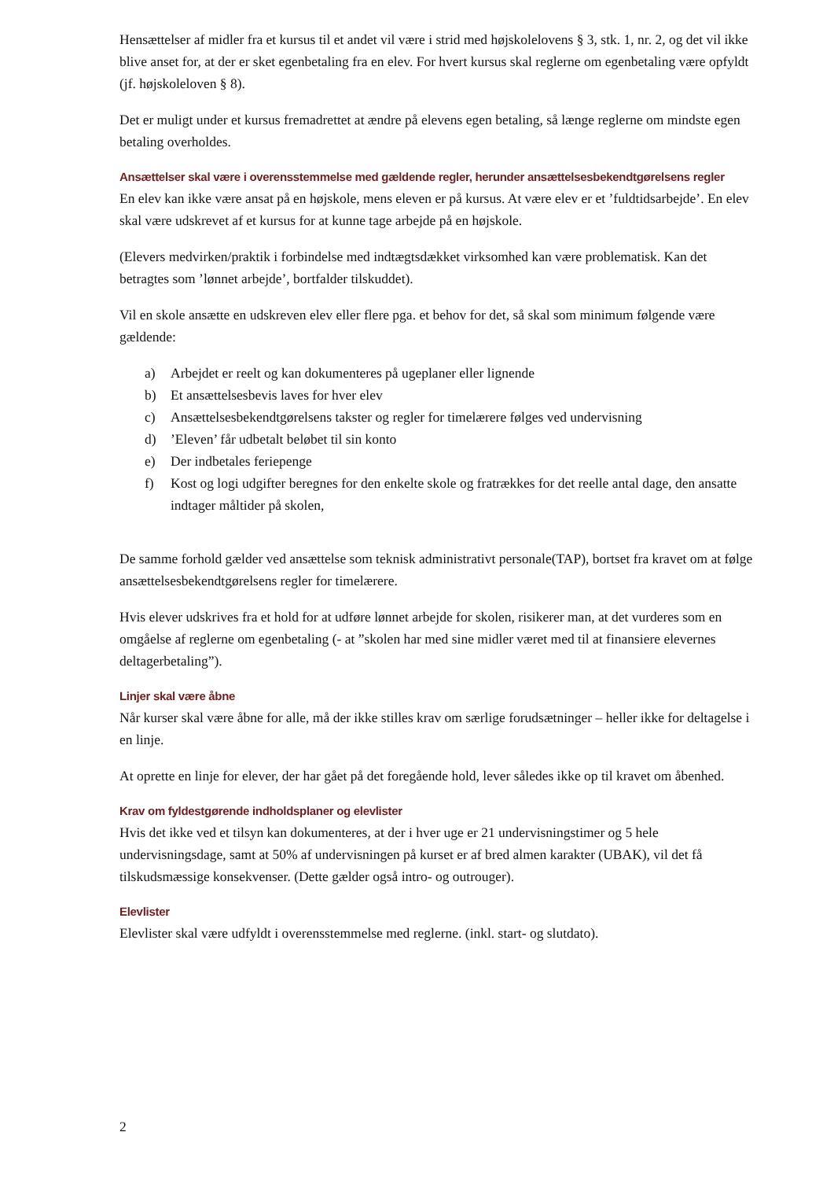Hensættelser af midler fra et kursus til et andet vil være i strid med højskolelovens § 3, stk. 1, nr. 2, og det vil ikke blive anset for, at der er sket egenbetaling fra en elev. For hvert kursus skal reglerne om egenbetaling være opfyldt (jf. højskoleloven § 8).
Det er muligt under et kursus fremadrettet at ændre på elevens egen betaling, så længe reglerne om mindste egen betaling overholdes.
Ansættelser skal være i overensstemmelse med gældende regler, herunder ansættelsesbekendtgørelsens regler
En elev kan ikke være ansat på en højskole, mens eleven er på kursus. At være elev er et ’fuldtidsarbejde’. En elev skal være udskrevet af et kursus for at kunne tage arbejde på en højskole.
(Elevers medvirken/praktik i forbindelse med indtægtsdækket virksomhed kan være problematisk. Kan det betragtes som ’lønnet arbejde’, bortfalder tilskuddet).
Vil en skole ansætte en udskreven elev eller flere pga. et behov for det, så skal som minimum følgende være gældende:
a) Arbejdet er reelt og kan dokumenteres på ugeplaner eller lignende
b) Et ansættelsesbevis laves for hver elev
c) Ansættelsesbekendtgørelsens takster og regler for timelærere følges ved undervisning
d)’Eleven’ får udbetalt beløbet til sin konto
e) Der indbetales feriepenge
f) Kost og logi udgifter beregnes for den enkelte skole og fratrækkes for det reelle antal dage, den ansatte indtager måltider på skolen,
De samme forhold gælder ved ansættelse som teknisk administrativt personale(TAP), bortset fra kravet om at følge ansættelsesbekendtgørelsens regler for timelærere.
Hvis elever udskrives fra et hold for at udføre lønnet arbejde for skolen, risikerer man, at det vurderes som en omgåelse af reglerne om egenbetaling (- at ”skolen har med sine midler været med til at finansiere elevernes deltagerbetaling”).
Linjer skal være åbne
Når kurser skal være åbne for alle, må der ikke stilles krav om særlige forudsætninger – heller ikke for deltagelse i en linje.
At oprette en linje for elever, der har gået på det foregående hold, lever således ikke op til kravet om åbenhed.
Krav om fyldestgørende indholdsplaner og elevlister
Hvis det ikke ved et tilsyn kan dokumenteres, at der i hver uge er 21 undervisningstimer og 5 hele undervisningsdage, samt at 50% af undervisningen på kurset er af bred almen karakter (UBAK), vil det få tilskudsmæssige konsekvenser. (Dette gælder også intro- og outrouger).
Elevlister
Elevlister skal være udfyldt i overensstemmelse med reglerne. (inkl. start- og slutdato).
2